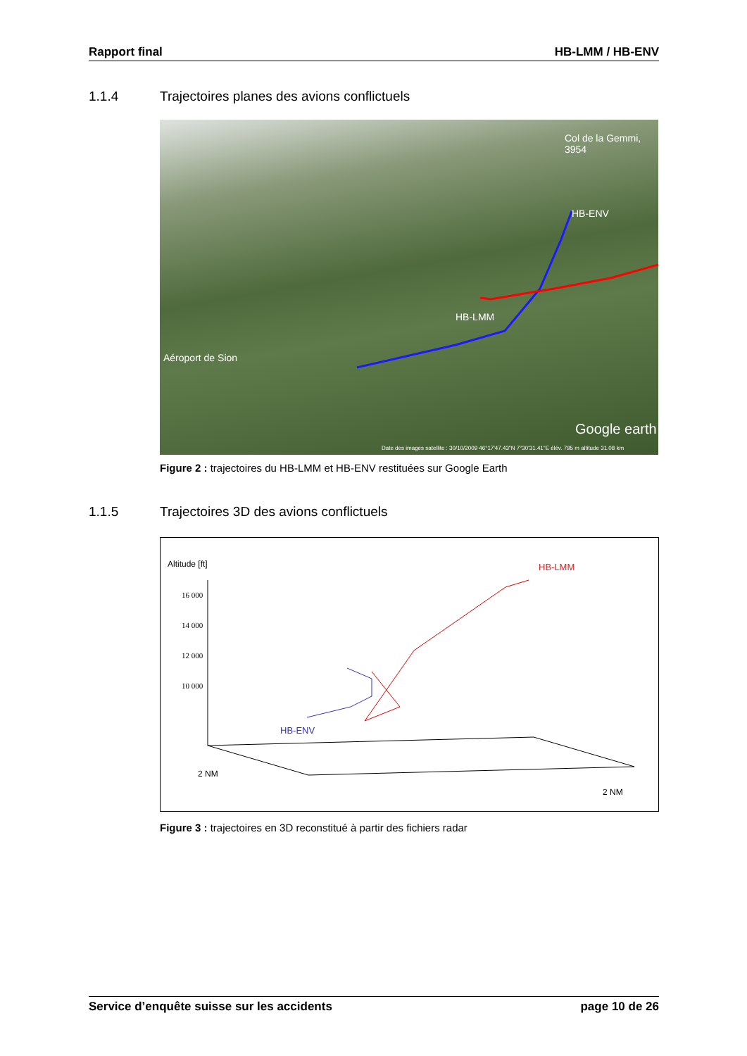Rapport final HB-LMM / HB-ENV
1.1.4 Trajectoires planes des avions conflictuels
Col de la Gemmi, 3954
HB-ENV
HB-LMM
Aéroport de Sion
Google earth
Date des images satellite : 30/10/2009 46°17'47.43"N 7°30'31.41"E élév. 795 m altitude 31.08 km
Figure 2 : trajectoires du HB-LMM et HB-ENV restituées sur Google Earth
1.1.5 Trajectoires 3D des avions conflictuels
Altitude [ft]
16 000
14 000
12 000
10 000
HB-LMM
HB-ENV
2 NM
2 NM
Figure 3 : trajectoires en 3D reconstitué à partir des fichiers radar
Service d’enquête suisse sur les accidents page 10 de 26